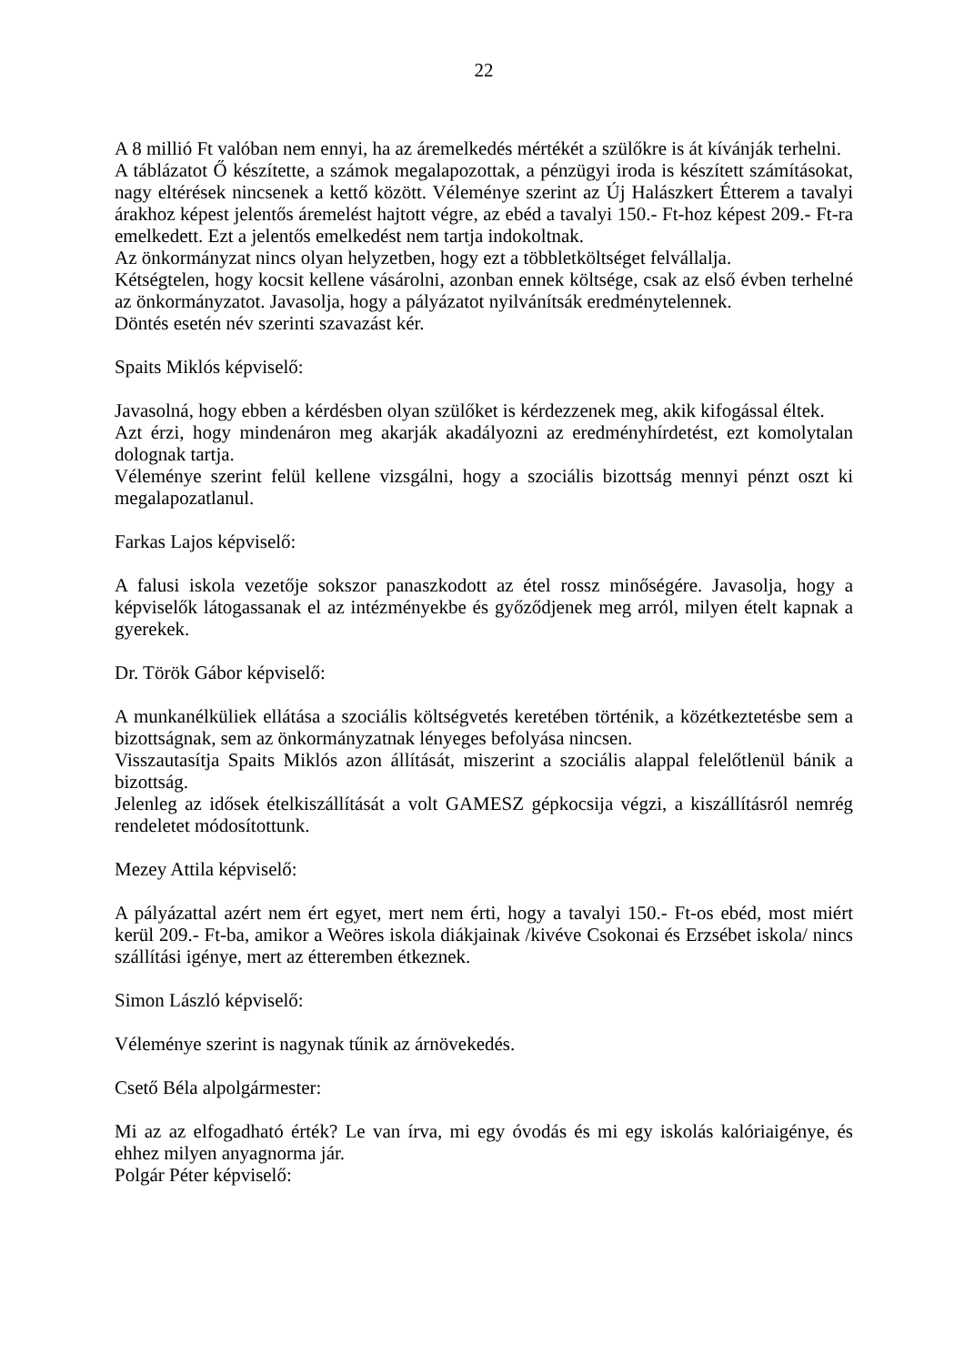22
A 8 millió Ft valóban nem ennyi, ha az áremelkedés mértékét a szülőkre is át kívánják terhelni.
A táblázatot Ő készítette, a számok megalapozottak, a pénzügyi iroda is készített számításokat, nagy eltérések nincsenek a kettő között. Véleménye szerint az Új Halászkert Étterem a tavalyi árakhoz képest jelentős áremelést hajtott végre, az ebéd a tavalyi 150.- Ft-hoz képest 209.- Ft-ra emelkedett. Ezt a jelentős emelkedést nem tartja indokoltnak.
Az önkormányzat nincs olyan helyzetben, hogy ezt a többletköltséget felvállalja.
Kétségtelen, hogy kocsit kellene vásárolni, azonban ennek költsége, csak az első évben terhelné az önkormányzatot. Javasolja, hogy a pályázatot nyilvánítsák eredménytelennek.
Döntés esetén név szerinti szavazást kér.
Spaits Miklós képviselő:
Javasolná, hogy ebben a kérdésben olyan szülőket is kérdezzenek meg, akik kifogással éltek.
Azt érzi, hogy mindenáron meg akarják akadályozni az eredményhírdetést, ezt komolytalan dolognak tartja.
Véleménye szerint felül kellene vizsgálni, hogy a szociális bizottság mennyi pénzt oszt ki megalapozatlanul.
Farkas Lajos képviselő:
A falusi iskola vezetője sokszor panaszkodott az étel rossz minőségére. Javasolja, hogy a képviselők látogassanak el az intézményekbe és győződjenek meg arról, milyen ételt kapnak a gyerekek.
Dr. Török Gábor képviselő:
A munkanélküliek ellátása a szociális költségvetés keretében történik, a közétkeztetésbe sem a bizottságnak, sem az önkormányzatnak lényeges befolyása nincsen.
Visszautasítja Spaits Miklós azon állítását, miszerint a szociális alappal felelőtlenül bánik a bizottság.
Jelenleg az idősek ételkiszállítását a volt GAMESZ gépkocsija végzi, a kiszállításról nemrég rendeletet módosítottunk.
Mezey Attila képviselő:
A pályázattal azért nem ért egyet, mert nem érti, hogy a tavalyi 150.- Ft-os ebéd, most miért kerül 209.- Ft-ba, amikor a Weöres iskola diákjainak /kivéve Csokonai és Erzsébet iskola/ nincs szállítási igénye, mert az étteremben étkeznek.
Simon László képviselő:
Véleménye szerint is nagynak tűnik az árnövekedés.
Csető Béla alpolgármester:
Mi az az elfogadható érték? Le van írva, mi egy óvodás és mi egy iskolás kalóriaigénye, és ehhez milyen anyagnorma jár.
Polgár Péter képviselő: